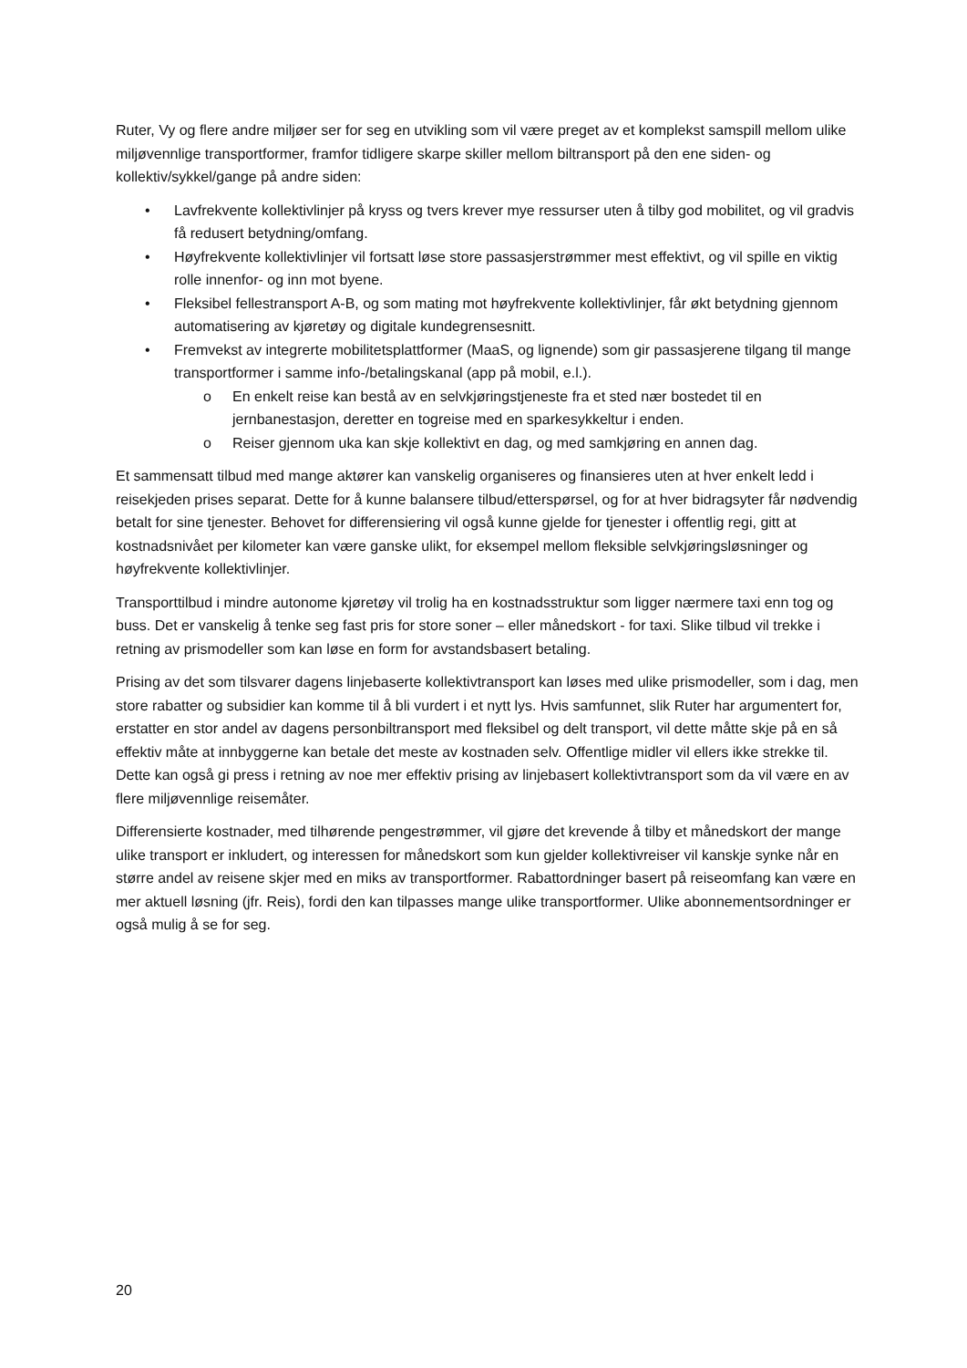Ruter, Vy og flere andre miljøer ser for seg en utvikling som vil være preget av et komplekst samspill mellom ulike miljøvennlige transportformer, framfor tidligere skarpe skiller mellom biltransport på den ene siden- og kollektiv/sykkel/gange på andre siden:
• Lavfrekvente kollektivlinjer på kryss og tvers krever mye ressurser uten å tilby god mobilitet, og vil gradvis få redusert betydning/omfang.
• Høyfrekvente kollektivlinjer vil fortsatt løse store passasjerstrømmer mest effektivt, og vil spille en viktig rolle innenfor- og inn mot byene.
• Fleksibel fellestransport A-B, og som mating mot høyfrekvente kollektivlinjer, får økt betydning gjennom automatisering av kjøretøy og digitale kundegrensesnitt.
• Fremvekst av integrerte mobilitetsplattformer (MaaS, og lignende) som gir passasjerene tilgang til mange transportformer i samme info-/betalingskanal (app på mobil, e.l.).
o En enkelt reise kan bestå av en selvkjøringstjeneste fra et sted nær bostedet til en jernbanestasjon, deretter en togreise med en sparkesykkeltur i enden.
o Reiser gjennom uka kan skje kollektivt en dag, og med samkjøring en annen dag.
Et sammensatt tilbud med mange aktører kan vanskelig organiseres og finansieres uten at hver enkelt ledd i reisekjeden prises separat. Dette for å kunne balansere tilbud/etterspørsel, og for at hver bidragsyter får nødvendig betalt for sine tjenester. Behovet for differensiering vil også kunne gjelde for tjenester i offentlig regi, gitt at kostnadsnivået per kilometer kan være ganske ulikt, for eksempel mellom fleksible selvkjøringsløsninger og høyfrekvente kollektivlinjer.
Transporttilbud i mindre autonome kjøretøy vil trolig ha en kostnadsstruktur som ligger nærmere taxi enn tog og buss. Det er vanskelig å tenke seg fast pris for store soner – eller månedskort - for taxi. Slike tilbud vil trekke i retning av prismodeller som kan løse en form for avstandsbasert betaling.
Prising av det som tilsvarer dagens linjebaserte kollektivtransport kan løses med ulike prismodeller, som i dag, men store rabatter og subsidier kan komme til å bli vurdert i et nytt lys. Hvis samfunnet, slik Ruter har argumentert for, erstatter en stor andel av dagens personbiltransport med fleksibel og delt transport, vil dette måtte skje på en så effektiv måte at innbyggerne kan betale det meste av kostnaden selv. Offentlige midler vil ellers ikke strekke til. Dette kan også gi press i retning av noe mer effektiv prising av linjebasert kollektivtransport som da vil være en av flere miljøvennlige reisemåter.
Differensierte kostnader, med tilhørende pengestrømmer, vil gjøre det krevende å tilby et månedskort der mange ulike transport er inkludert, og interessen for månedskort som kun gjelder kollektivreiser vil kanskje synke når en større andel av reisene skjer med en miks av transportformer. Rabattordninger basert på reiseomfang kan være en mer aktuell løsning (jfr. Reis), fordi den kan tilpasses mange ulike transportformer. Ulike abonnementsordninger er også mulig å se for seg.
20